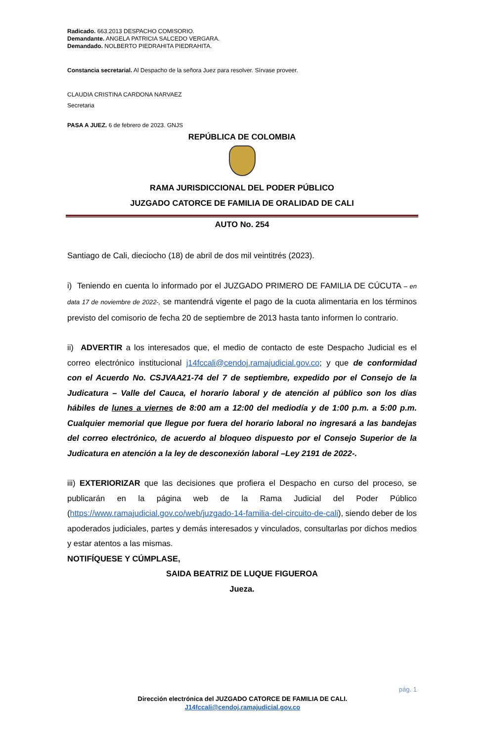Radicado. 663.2013 DESPACHO COMISORIO.
Demandante. ANGELA PATRICIA SALCEDO VERGARA.
Demandado. NOLBERTO PIEDRAHITA PIEDRAHITA.
Constancia secretarial. Al Despacho de la señora Juez para resolver. Sírvase proveer.
CLAUDIA CRISTINA CARDONA NARVAEZ
Secretaria
PASA A JUEZ. 6 de febrero de 2023. GNJS
REPÚBLICA DE COLOMBIA
RAMA JURISDICCIONAL DEL PODER PÚBLICO
JUZGADO CATORCE DE FAMILIA DE ORALIDAD DE CALI
AUTO No. 254
Santiago de Cali, dieciocho (18) de abril de dos mil veintitrés (2023).
i) Teniendo en cuenta lo informado por el JUZGADO PRIMERO DE FAMILIA DE CÚCUTA – en data 17 de noviembre de 2022-, se mantendrá vigente el pago de la cuota alimentaria en los términos previsto del comisorio de fecha 20 de septiembre de 2013 hasta tanto informen lo contrario.
ii) ADVERTIR a los interesados que, el medio de contacto de este Despacho Judicial es el correo electrónico institucional j14fccali@cendoj.ramajudicial.gov.co; y que de conformidad con el Acuerdo No. CSJVAA21-74 del 7 de septiembre, expedido por el Consejo de la Judicatura – Valle del Cauca, el horario laboral y de atención al público son los días hábiles de lunes a viernes de 8:00 am a 12:00 del mediodía y de 1:00 p.m. a 5:00 p.m. Cualquier memorial que llegue por fuera del horario laboral no ingresará a las bandejas del correo electrónico, de acuerdo al bloqueo dispuesto por el Consejo Superior de la Judicatura en atención a la ley de desconexión laboral –Ley 2191 de 2022-.
iii) EXTERIORIZAR que las decisiones que profiera el Despacho en curso del proceso, se publicarán en la página web de la Rama Judicial del Poder Público (https://www.ramajudicial.gov.co/web/juzgado-14-familia-del-circuito-de-cali), siendo deber de los apoderados judiciales, partes y demás interesados y vinculados, consultarlas por dichos medios y estar atentos a las mismas.
NOTIFÍQUESE Y CÚMPLASE,
SAIDA BEATRIZ DE LUQUE FIGUEROA
Jueza.
pág. 1
Dirección electrónica del JUZGADO CATORCE DE FAMILIA DE CALI.
J14fccali@cendoj.ramajudicial.gov.co